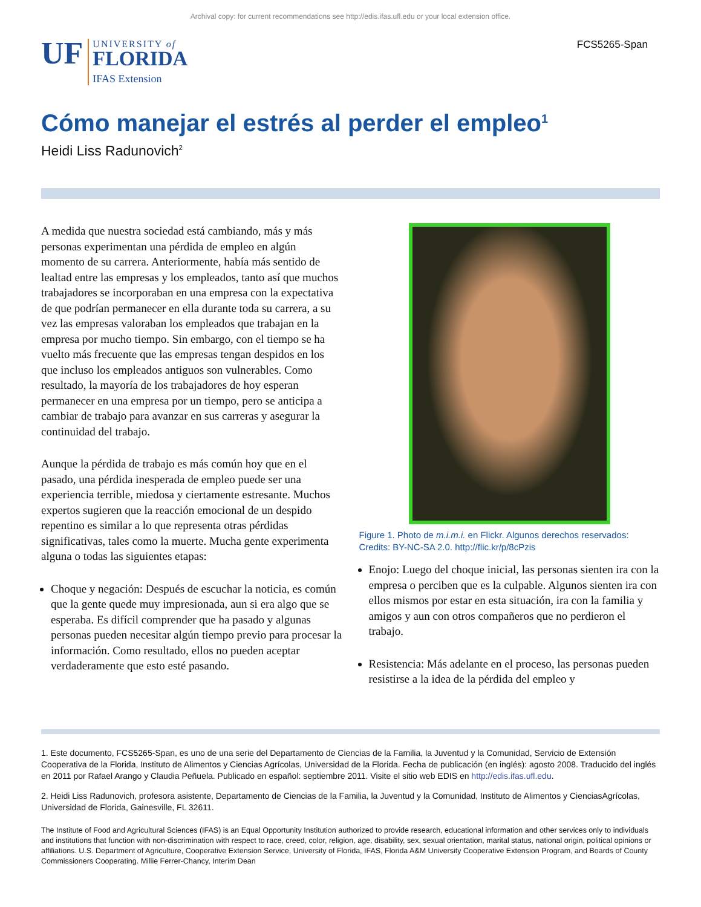Archival copy: for current recommendations see http://edis.ifas.ufl.edu or your local extension office.
UF
UNIVERSITY of
FLORIDA
IFAS Extension
FCS5265-Span
Cómo manejar el estrés al perder el empleo<sup>1</sup>
Heidi Liss Radunovich<sup>2</sup>
A medida que nuestra sociedad está cambiando, más y más personas experimentan una pérdida de empleo en algún momento de su carrera. Anteriormente, había más sentido de lealtad entre las empresas y los empleados, tanto así que muchos trabajadores se incorporaban en una empresa con la expectativa de que podrían permanecer en ella durante toda su carrera, a su vez las empresas valoraban los empleados que trabajan en la empresa por mucho tiempo. Sin embargo, con el tiempo se ha vuelto más frecuente que las empresas tengan despidos en los que incluso los empleados antiguos son vulnerables. Como resultado, la mayoría de los trabajadores de hoy esperan permanecer en una empresa por un tiempo, pero se anticipa a cambiar de trabajo para avanzar en sus carreras y asegurar la continuidad del trabajo.
Aunque la pérdida de trabajo es más común hoy que en el pasado, una pérdida inesperada de empleo puede ser una experiencia terrible, miedosa y ciertamente estresante. Muchos expertos sugieren que la reacción emocional de un despido repentino es similar a lo que representa otras pérdidas significativas, tales como la muerte. Mucha gente experimenta alguna o todas las siguientes etapas:
Choque y negación: Después de escuchar la noticia, es común que la gente quede muy impresionada, aun si era algo que se esperaba. Es difícil comprender que ha pasado y algunas personas pueden necesitar algún tiempo previo para procesar la información. Como resultado, ellos no pueden aceptar verdaderamente que esto esté pasando.
Figure 1. Photo de m.i.m.i. en Flickr. Algunos derechos reservados: Credits: BY-NC-SA 2.0. http://flic.kr/p/8cPzis
Enojo: Luego del choque inicial, las personas sienten ira con la empresa o perciben que es la culpable. Algunos sienten ira con ellos mismos por estar en esta situación, ira con la familia y amigos y aun con otros compañeros que no perdieron el trabajo.
Resistencia: Más adelante en el proceso, las personas pueden resistirse a la idea de la pérdida del empleo y
1. Este documento, FCS5265-Span, es uno de una serie del Departamento de Ciencias de la Familia, la Juventud y la Comunidad, Servicio de Extensión Cooperativa de la Florida, Instituto de Alimentos y Ciencias Agrícolas, Universidad de la Florida. Fecha de publicación (en inglés): agosto 2008. Traducido del inglés en 2011 por Rafael Arango y Claudia Peñuela. Publicado en español: septiembre 2011. Visite el sitio web EDIS en http://edis.ifas.ufl.edu.
2. Heidi Liss Radunovich, profesora asistente, Departamento de Ciencias de la Familia, la Juventud y la Comunidad, Instituto de Alimentos y CienciasAgrícolas, Universidad de Florida, Gainesville, FL 32611.
The Institute of Food and Agricultural Sciences (IFAS) is an Equal Opportunity Institution authorized to provide research, educational information and other services only to individuals and institutions that function with non-discrimination with respect to race, creed, color, religion, age, disability, sex, sexual orientation, marital status, national origin, political opinions or affiliations. U.S. Department of Agriculture, Cooperative Extension Service, University of Florida, IFAS, Florida A&M University Cooperative Extension Program, and Boards of County Commissioners Cooperating. Millie Ferrer-Chancy, Interim Dean